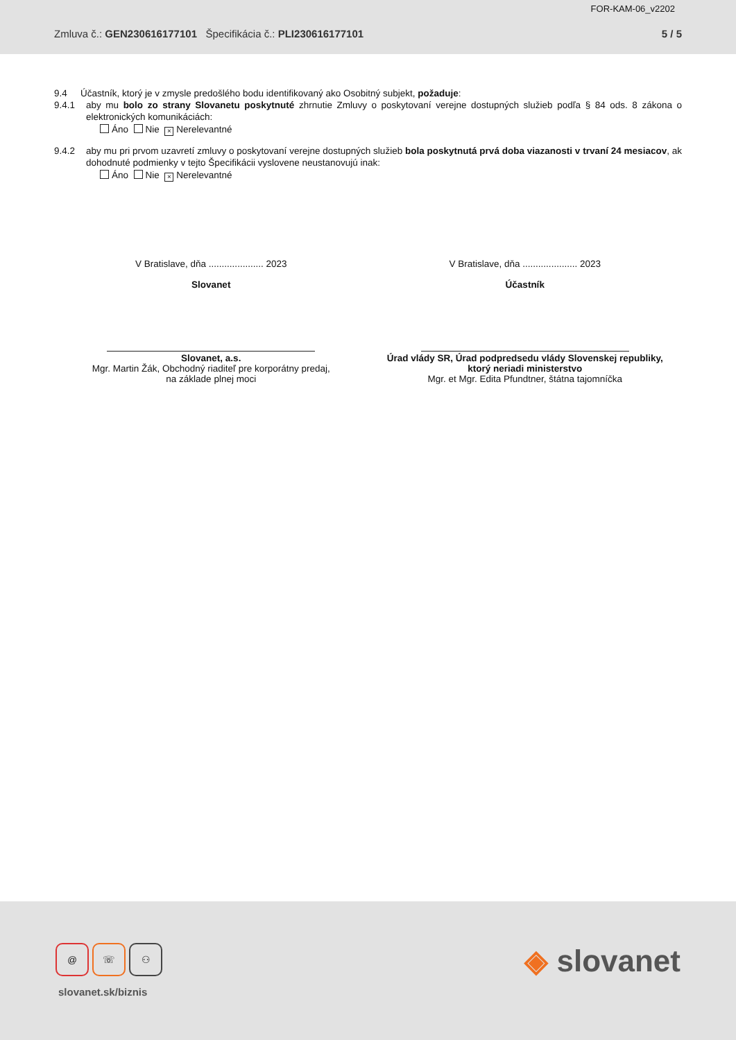FOR-KAM-06_v2202
Zmluva č.: GEN230616177101 Špecifikácia č.: PLI230616177101
5 / 5
9.4 Účastník, ktorý je v zmysle predošlého bodu identifikovaný ako Osobitný subjekt, požaduje:
9.4.1 aby mu bolo zo strany Slovanetu poskytnuté zhrnutie Zmluvy o poskytovaní verejne dostupných služieb podľa § 84 ods. 8 zákona o elektronických komunikáciách:
Áno Nie × Nerelevantné
9.4.2 aby mu pri prvom uzavretí zmluvy o poskytovaní verejne dostupných služieb bola poskytnutá prvá doba viazanosti v trvaní 24 mesiacov, ak dohodnuté podmienky v tejto Špecifikácii vyslovene neustanovujú inak:
Áno Nie × Nerelevantné
V Bratislave, dňa ..................... 2023
Slovanet
Slovanet, a.s.
Mgr. Martin Žák, Obchodný riaditeľ pre korporátny predaj,
na základe plnej moci
V Bratislave, dňa ..................... 2023
Účastník
Úrad vlády SR, Úrad podpredsedu vlády Slovenskej republiky,
ktorý neriadi ministerstvo
Mgr. et Mgr. Edita Pfundtner, štátna tajomníčka
@ ☏ ⚇
slovanet.sk/biznis
◈ slovanet